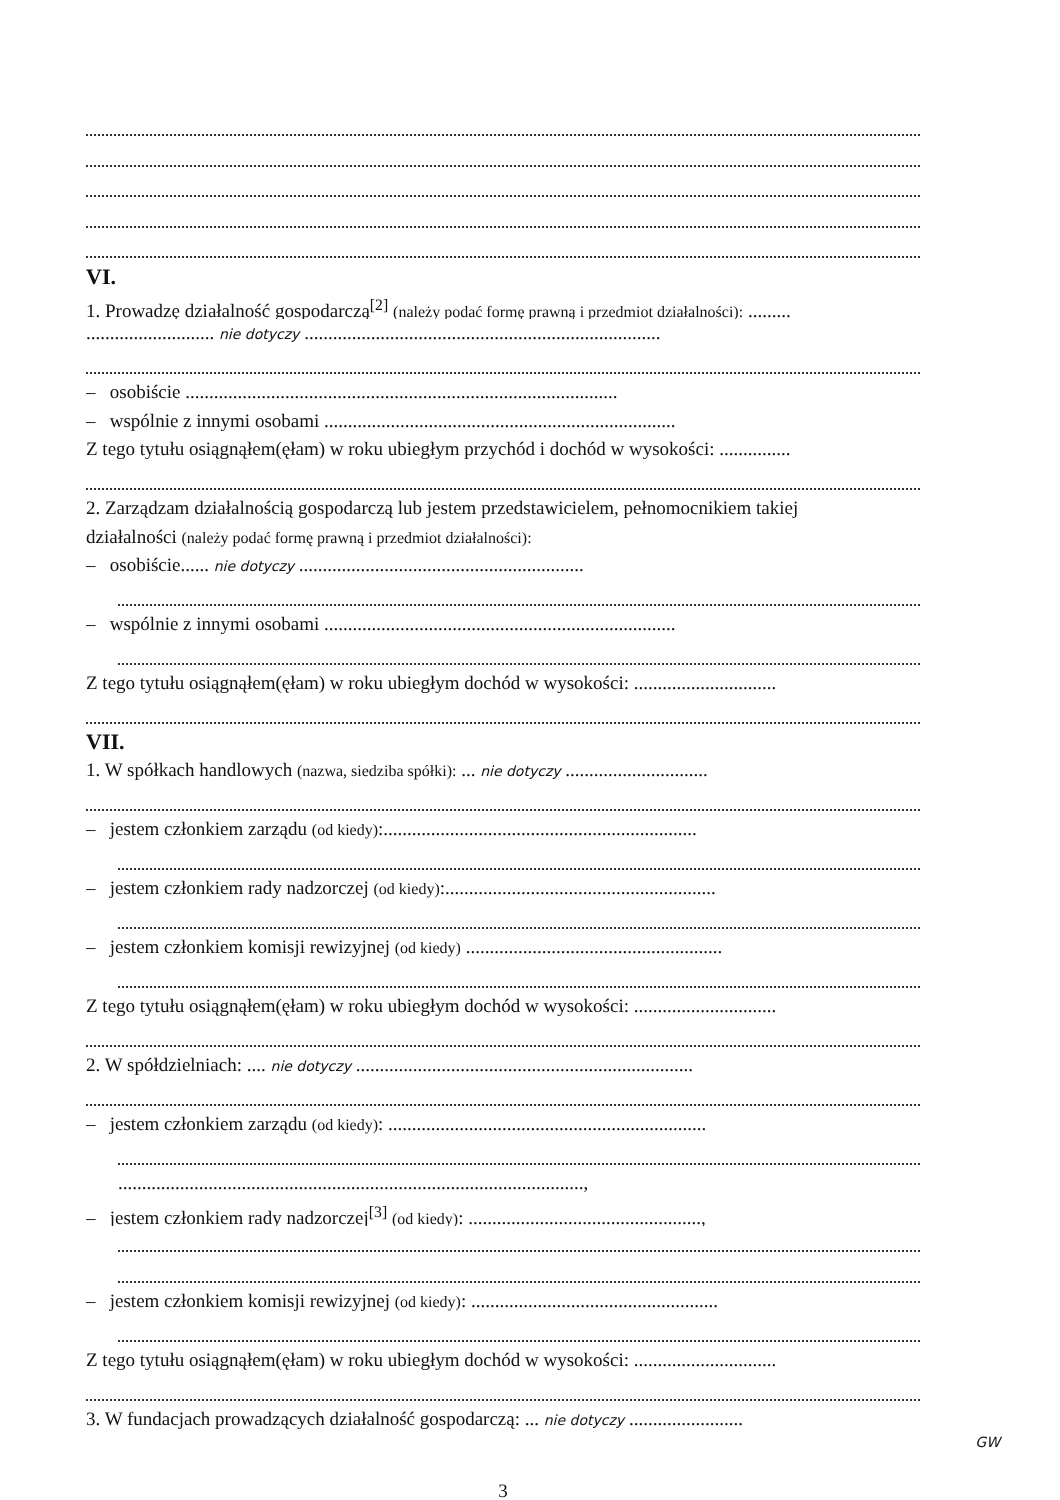VI.
1. Prowadzę działalność gospodarczą<sup>[2]</sup> (należy podać formę prawną i przedmiot działalności): .........
........................... nie dotyczy ...........................................................................
– osobiście ...........................................................................................
– wspólnie z innymi osobami ..........................................................................
Z tego tytułu osiągnąłem(ęłam) w roku ubiegłym przychód i dochód w wysokości: ...............
2. Zarządzam działalnością gospodarczą lub jestem przedstawicielem, pełnomocnikiem takiej
działalności (należy podać formę prawną i przedmiot działalności):
– osobiście...... nie dotyczy ............................................................
– wspólnie z innymi osobami ..........................................................................
Z tego tytułu osiągnąłem(ęłam) w roku ubiegłym dochód w wysokości: ..............................
VII.
1. W spółkach handlowych (nazwa, siedziba spółki): ... nie dotyczy ..............................
– jestem członkiem zarządu (od kiedy):..................................................................
– jestem członkiem rady nadzorczej (od kiedy):.........................................................
– jestem członkiem komisji rewizyjnej (od kiedy) ......................................................
Z tego tytułu osiągnąłem(ęłam) w roku ubiegłym dochód w wysokości: ..............................
2. W spółdzielniach: .... nie dotyczy .......................................................................
– jestem członkiem zarządu (od kiedy): ...................................................................
..................................................................................................,
– jestem członkiem rady nadzorczej<sup>[3]</sup> (od kiedy): .................................................,
– jestem członkiem komisji rewizyjnej (od kiedy): ....................................................
Z tego tytułu osiągnąłem(ęłam) w roku ubiegłym dochód w wysokości: ..............................
3. W fundacjach prowadzących działalność gospodarczą: ... nie dotyczy ........................
GW
3